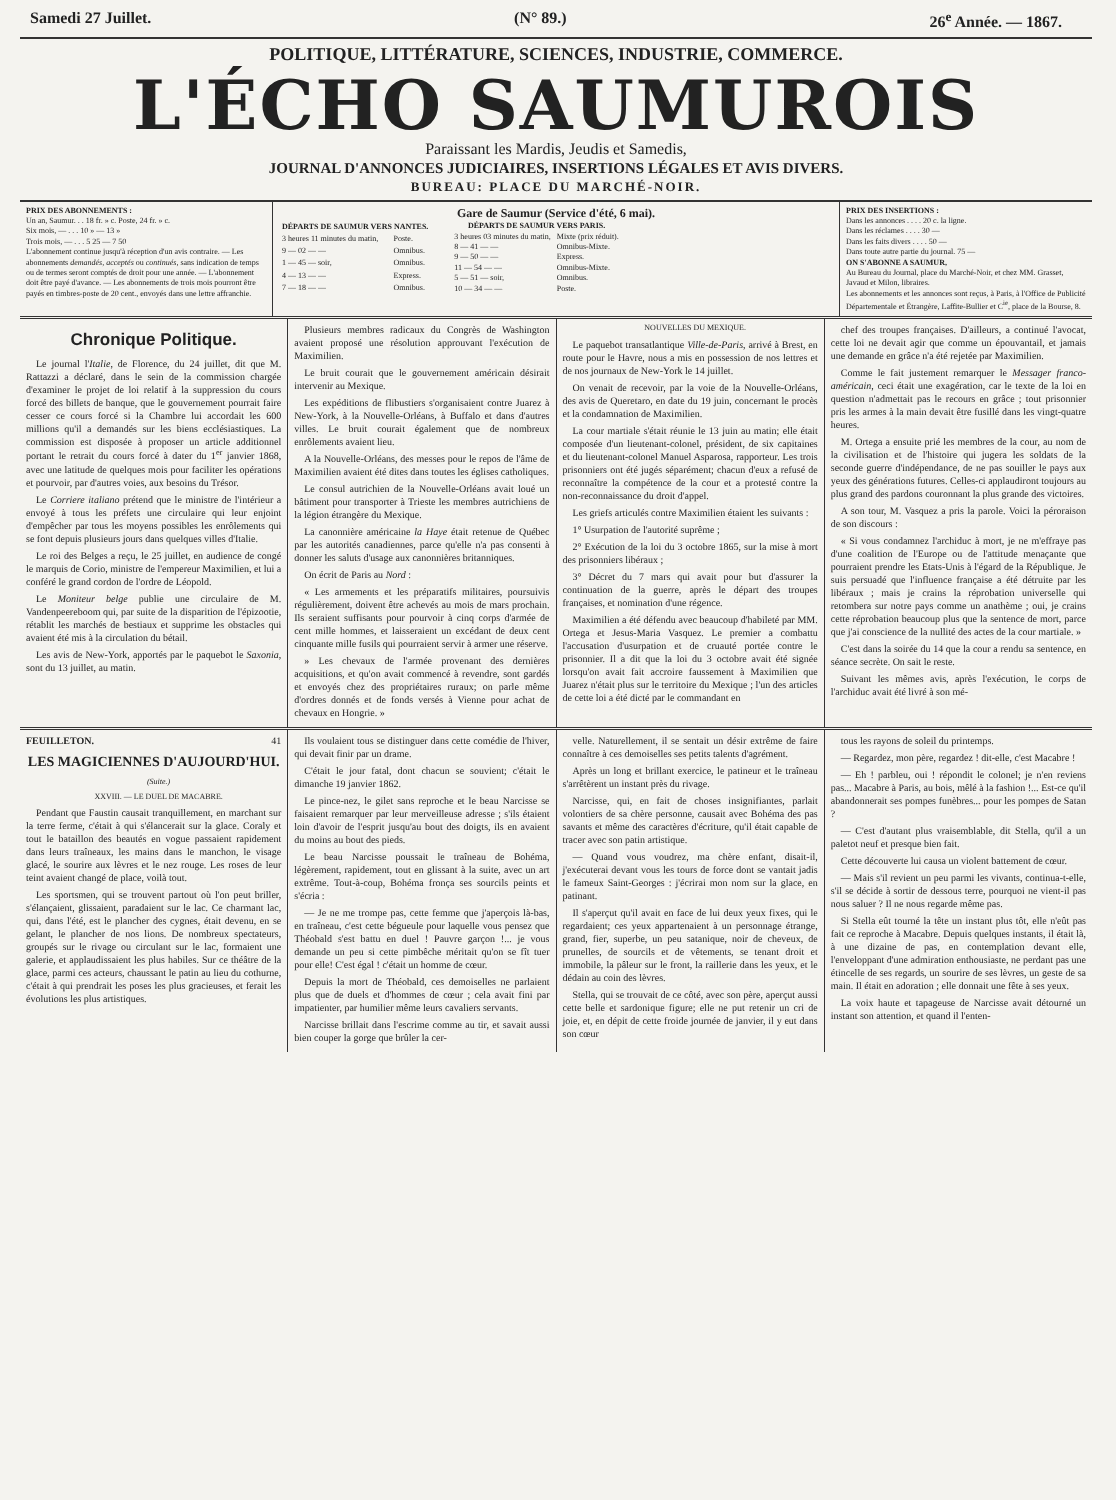Samedi 27 Juillet. (N° 89.) 26<sup>e</sup> Année. — 1867.
POLITIQUE, LITTÉRATURE, SCIENCES, INDUSTRIE, COMMERCE.
L'ÉCHO SAUMUROIS
Paraissant les Mardis, Jeudis et Samedis,
JOURNAL D'ANNONCES JUDICIAIRES, INSERTIONS LÉGALES ET AVIS DIVERS.
BUREAU: PLACE DU MARCHÉ-NOIR.
PRIX DES ABONNEMENTS :
Un an, Saumur. . . 18 fr. » c. Poste, 24 fr. » c.
Six mois, — . . . 10 » — 13 »
Trois mois, — . . . 5 25 — 7 50
L'abonnement continue jusqu'à réception d'un avis contraire. — Les abonnements demandés, acceptés ou continués, sans indication de temps ou de termes seront comptés de droit pour une année. — L'abonnement doit être payé d'avance. — Les abonnements de trois mois pourront être payés en timbres-poste de 20 cent., envoyés dans une lettre affranchie.
Gare de Saumur (Service d'été, 6 mai).
| DÉPARTS DE SAUMUR VERS NANTES. | |
| --- | --- |
| 3 heures 11 minutes du matin, | Poste. |
| 9 — 02 — — | Omnibus. |
| 1 — 45 — soir, | Omnibus. |
| 4 — 13 — — | Express. |
| 7 — 18 — — | Omnibus. |
| DÉPARTS DE SAUMUR VERS PARIS. | |
| --- | --- |
| 3 heures 03 minutes du matin, | Mixte (prix réduit). |
| 8 — 41 — — | Omnibus-Mixte. |
| 9 — 50 — — | Express. |
| 11 — 54 — — | Omnibus-Mixte. |
| 5 — 51 — soir, | Omnibus. |
| 10 — 34 — — | Poste. |
PRIX DES INSERTIONS :
Dans les annonces . . . . 20 c. la ligne.
Dans les réclames . . . . 30 —
Dans les faits divers . . . . 50 —
Dans toute autre partie du journal. 75 —
ON S'ABONNE A SAUMUR,
Au Bureau du Journal, place du Marché-Noir, et chez MM. Grasset, Javaud et Milon, libraires.
Les abonnements et les annonces sont reçus, à Paris, à l'Office de Publicité Départementale et Étrangère, Laffite-Bullier et C<sup>ie</sup>, place de la Bourse, 8.
Chronique Politique.
Le journal l'Italie, de Florence, du 24 juillet, dit que M. Rattazzi a déclaré, dans le sein de la commission chargée d'examiner le projet de loi relatif à la suppression du cours forcé des billets de banque, que le gouvernement pourrait faire cesser ce cours forcé si la Chambre lui accordait les 600 millions qu'il a demandés sur les biens ecclésiastiques. La commission est disposée à proposer un article additionnel portant le retrait du cours forcé à dater du 1<sup>er</sup> janvier 1868, avec une latitude de quelques mois pour faciliter les opérations et pourvoir, par d'autres voies, aux besoins du Trésor.
Le Corriere italiano prétend que le ministre de l'intérieur a envoyé à tous les préfets une circulaire qui leur enjoint d'empêcher par tous les moyens possibles les enrôlements qui se font depuis plusieurs jours dans quelques villes d'Italie.
Le roi des Belges a reçu, le 25 juillet, en audience de congé le marquis de Corio, ministre de l'empereur Maximilien, et lui a conféré le grand cordon de l'ordre de Léopold.
Le Moniteur belge publie une circulaire de M. Vandenpeereboom qui, par suite de la disparition de l'épizootie, rétablit les marchés de bestiaux et supprime les obstacles qui avaient été mis à la circulation du bétail.
Les avis de New-York, apportés par le paquebot le Saxonia, sont du 13 juillet, au matin.
Plusieurs membres radicaux du Congrès de Washington avaient proposé une résolution approuvant l'exécution de Maximilien.
Le bruit courait que le gouvernement américain désirait intervenir au Mexique.
Les expéditions de flibustiers s'organisaient contre Juarez à New-York, à la Nouvelle-Orléans, à Buffalo et dans d'autres villes. Le bruit courait également que de nombreux enrôlements avaient lieu.
A la Nouvelle-Orléans, des messes pour le repos de l'âme de Maximilien avaient été dites dans toutes les églises catholiques.
Le consul autrichien de la Nouvelle-Orléans avait loué un bâtiment pour transporter à Trieste les membres autrichiens de la légion étrangère du Mexique.
La canonnière américaine la Haye était retenue de Québec par les autorités canadiennes, parce qu'elle n'a pas consenti à donner les saluts d'usage aux canonnières britanniques.
On écrit de Paris au Nord :
« Les armements et les préparatifs militaires, poursuivis régulièrement, doivent être achevés au mois de mars prochain. Ils seraient suffisants pour pourvoir à cinq corps d'armée de cent mille hommes, et laisseraient un excédant de deux cent cinquante mille fusils qui pourraient servir à armer une réserve.
» Les chevaux de l'armée provenant des dernières acquisitions, et qu'on avait commencé à revendre, sont gardés et envoyés chez des propriétaires ruraux; on parle même d'ordres donnés et de fonds versés à Vienne pour achat de chevaux en Hongrie. »
NOUVELLES DU MEXIQUE.
Le paquebot transatlantique Ville-de-Paris, arrivé à Brest, en route pour le Havre, nous a mis en possession de nos lettres et de nos journaux de New-York le 14 juillet.
On venait de recevoir, par la voie de la Nouvelle-Orléans, des avis de Queretaro, en date du 19 juin, concernant le procès et la condamnation de Maximilien.
La cour martiale s'était réunie le 13 juin au matin; elle était composée d'un lieutenant-colonel, président, de six capitaines et du lieutenant-colonel Manuel Asparosa, rapporteur. Les trois prisonniers ont été jugés séparément; chacun d'eux a refusé de reconnaître la compétence de la cour et a protesté contre la non-reconnaissance du droit d'appel.
Les griefs articulés contre Maximilien étaient les suivants :
1° Usurpation de l'autorité suprême ;
2° Exécution de la loi du 3 octobre 1865, sur la mise à mort des prisonniers libéraux ;
3° Décret du 7 mars qui avait pour but d'assurer la continuation de la guerre, après le départ des troupes françaises, et nomination d'une régence.
Maximilien a été défendu avec beaucoup d'habileté par MM. Ortega et Jesus-Maria Vasquez. Le premier a combattu l'accusation d'usurpation et de cruauté portée contre le prisonnier. Il a dit que la loi du 3 octobre avait été signée lorsqu'on avait fait accroire faussement à Maximilien que Juarez n'était plus sur le territoire du Mexique ; l'un des articles de cette loi a été dicté par le commandant en
chef des troupes françaises. D'ailleurs, a continué l'avocat, cette loi ne devait agir que comme un épouvantail, et jamais une demande en grâce n'a été rejetée par Maximilien.
Comme le fait justement remarquer le Messager franco-américain, ceci était une exagération, car le texte de la loi en question n'admettait pas le recours en grâce ; tout prisonnier pris les armes à la main devait être fusillé dans les vingt-quatre heures.
M. Ortega a ensuite prié les membres de la cour, au nom de la civilisation et de l'histoire qui jugera les soldats de la seconde guerre d'indépendance, de ne pas souiller le pays aux yeux des générations futures. Celles-ci applaudiront toujours au plus grand des pardons couronnant la plus grande des victoires.
A son tour, M. Vasquez a pris la parole. Voici la péroraison de son discours :
« Si vous condamnez l'archiduc à mort, je ne m'effraye pas d'une coalition de l'Europe ou de l'attitude menaçante que pourraient prendre les Etats-Unis à l'égard de la République. Je suis persuadé que l'influence française a été détruite par les libéraux ; mais je crains la réprobation universelle qui retombera sur notre pays comme un anathème ; oui, je crains cette réprobation beaucoup plus que la sentence de mort, parce que j'ai conscience de la nullité des actes de la cour martiale. »
C'est dans la soirée du 14 que la cour a rendu sa sentence, en séance secrète. On sait le reste.
Suivant les mêmes avis, après l'exécution, le corps de l'archiduc avait été livré à son mé-
FEUILLETON. 41
LES MAGICIENNES D'AUJOURD'HUI.
(Suite.)
XXVIII. — LE DUEL DE MACABRE.
Pendant que Faustin causait tranquillement, en marchant sur la terre ferme, c'était à qui s'élancerait sur la glace. Coraly et tout le bataillon des beautés en vogue passaient rapidement dans leurs traîneaux, les mains dans le manchon, le visage glacé, le sourire aux lèvres et le nez rouge. Les roses de leur teint avaient changé de place, voilà tout.
Les sportsmen, qui se trouvent partout où l'on peut briller, s'élançaient, glissaient, paradaient sur le lac. Ce charmant lac, qui, dans l'été, est le plancher des cygnes, était devenu, en se gelant, le plancher de nos lions. De nombreux spectateurs, groupés sur le rivage ou circulant sur le lac, formaient une galerie, et applaudissaient les plus habiles. Sur ce théâtre de la glace, parmi ces acteurs, chaussant le patin au lieu du cothurne, c'était à qui prendrait les poses les plus gracieuses, et ferait les évolutions les plus artistiques.
Ils voulaient tous se distinguer dans cette comédie de l'hiver, qui devait finir par un drame.
C'était le jour fatal, dont chacun se souvient; c'était le dimanche 19 janvier 1862.
Le pince-nez, le gilet sans reproche et le beau Narcisse se faisaient remarquer par leur merveilleuse adresse ; s'ils étaient loin d'avoir de l'esprit jusqu'au bout des doigts, ils en avaient du moins au bout des pieds.
Le beau Narcisse poussait le traîneau de Bohéma, légèrement, rapidement, tout en glissant à la suite, avec un art extrême. Tout-à-coup, Bohéma fronça ses sourcils peints et s'écria :
— Je ne me trompe pas, cette femme que j'aperçois là-bas, en traîneau, c'est cette bégueule pour laquelle vous pensez que Théobald s'est battu en duel ! Pauvre garçon !... je vous demande un peu si cette pimbêche méritait qu'on se fît tuer pour elle! C'est égal ! c'était un homme de cœur.
Depuis la mort de Théobald, ces demoiselles ne parlaient plus que de duels et d'hommes de cœur ; cela avait fini par impatienter, par humilier même leurs cavaliers servants.
Narcisse brillait dans l'escrime comme au tir, et savait aussi bien couper la gorge que brûler la cer-
velle. Naturellement, il se sentait un désir extrême de faire connaître à ces demoiselles ses petits talents d'agrément.
Après un long et brillant exercice, le patineur et le traîneau s'arrêtèrent un instant près du rivage.
Narcisse, qui, en fait de choses insignifiantes, parlait volontiers de sa chère personne, causait avec Bohéma des pas savants et même des caractères d'écriture, qu'il était capable de tracer avec son patin artistique.
— Quand vous voudrez, ma chère enfant, disait-il, j'exécuterai devant vous les tours de force dont se vantait jadis le fameux Saint-Georges : j'écrirai mon nom sur la glace, en patinant.
Il s'aperçut qu'il avait en face de lui deux yeux fixes, qui le regardaient; ces yeux appartenaient à un personnage étrange, grand, fier, superbe, un peu satanique, noir de cheveux, de prunelles, de sourcils et de vêtements, se tenant droit et immobile, la pâleur sur le front, la raillerie dans les yeux, et le dédain au coin des lèvres.
Stella, qui se trouvait de ce côté, avec son père, aperçut aussi cette belle et sardonique figure; elle ne put retenir un cri de joie, et, en dépit de cette froide journée de janvier, il y eut dans son cœur
tous les rayons de soleil du printemps.
— Regardez, mon père, regardez ! dit-elle, c'est Macabre !
— Eh ! parbleu, oui ! répondit le colonel; je n'en reviens pas... Macabre à Paris, au bois, mêlé à la fashion !... Est-ce qu'il abandonnerait ses pompes funèbres... pour les pompes de Satan ?
— C'est d'autant plus vraisemblable, dit Stella, qu'il a un paletot neuf et presque bien fait.
Cette découverte lui causa un violent battement de cœur.
— Mais s'il revient un peu parmi les vivants, continua-t-elle, s'il se décide à sortir de dessous terre, pourquoi ne vient-il pas nous saluer ? Il ne nous regarde même pas.
Si Stella eût tourné la tête un instant plus tôt, elle n'eût pas fait ce reproche à Macabre. Depuis quelques instants, il était là, à une dizaine de pas, en contemplation devant elle, l'enveloppant d'une admiration enthousiaste, ne perdant pas une étincelle de ses regards, un sourire de ses lèvres, un geste de sa main. Il était en adoration ; elle donnait une fête à ses yeux.
La voix haute et tapageuse de Narcisse avait détourné un instant son attention, et quand il l'enten-